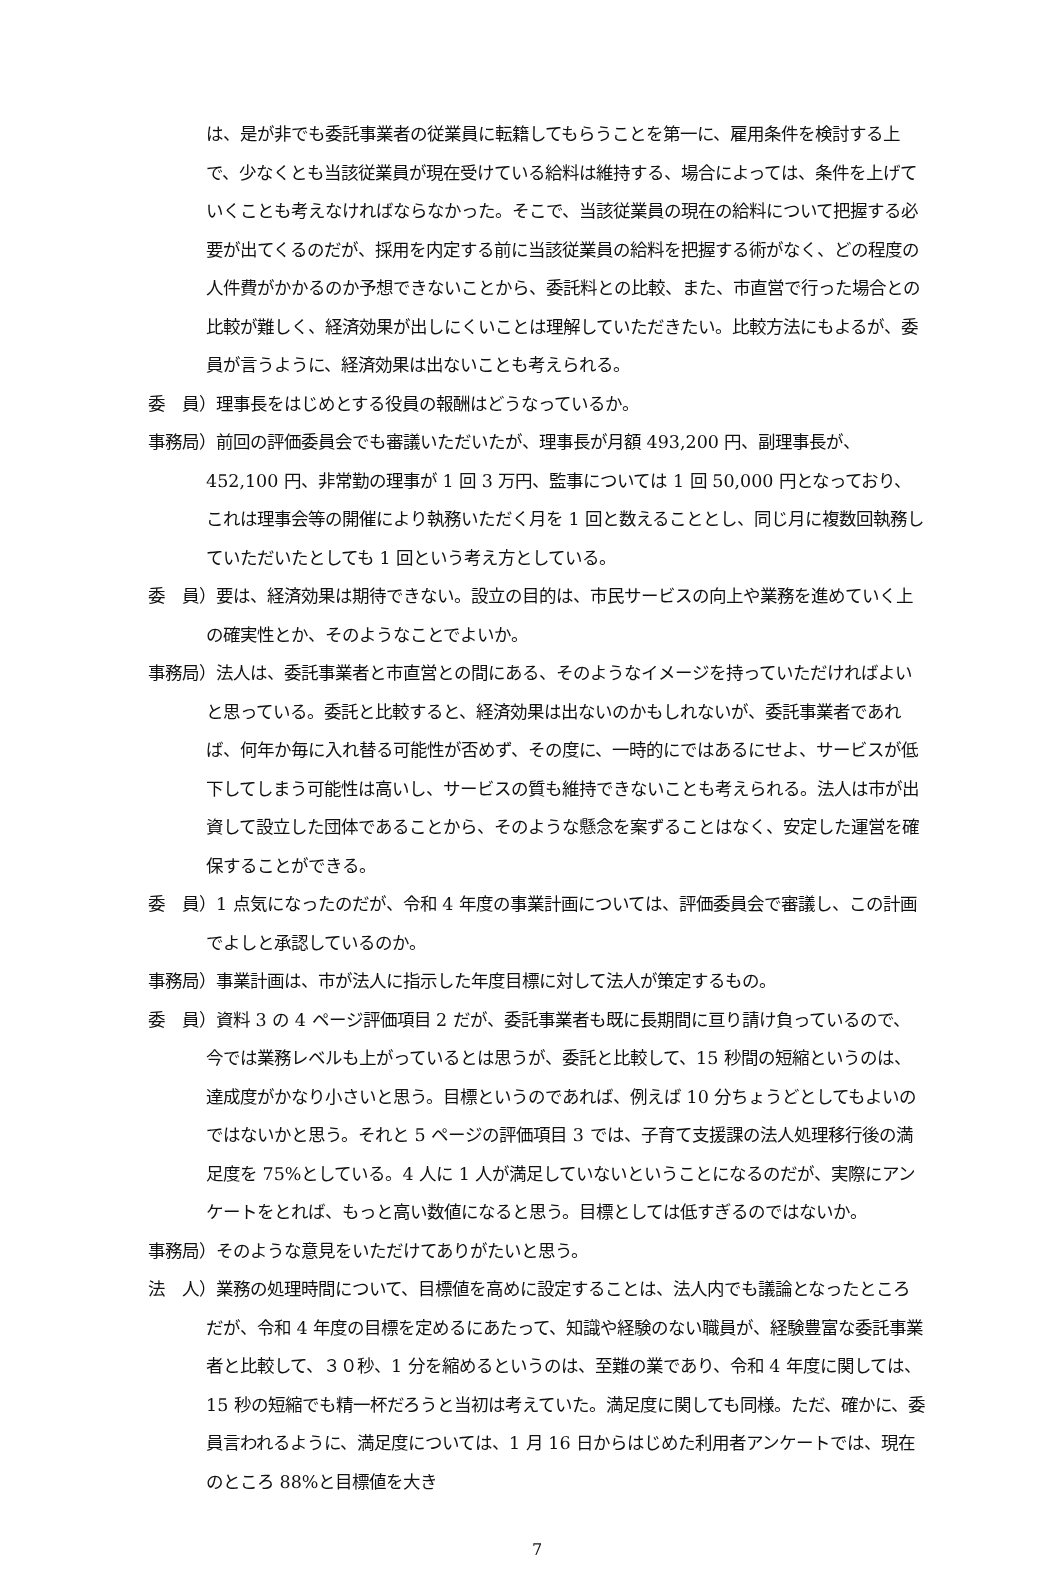は、是が非でも委託事業者の従業員に転籍してもらうことを第一に、雇用条件を検討する上で、少なくとも当該従業員が現在受けている給料は維持する、場合によっては、条件を上げていくことも考えなければならなかった。そこで、当該従業員の現在の給料について把握する必要が出てくるのだが、採用を内定する前に当該従業員の給料を把握する術がなく、どの程度の人件費がかかるのか予想できないことから、委託料との比較、また、市直営で行った場合との比較が難しく、経済効果が出しにくいことは理解していただきたい。比較方法にもよるが、委員が言うように、経済効果は出ないことも考えられる。
委　員）理事長をはじめとする役員の報酬はどうなっているか。
事務局）前回の評価委員会でも審議いただいたが、理事長が月額 493,200 円、副理事長が、452,100 円、非常勤の理事が 1 回 3 万円、監事については 1 回 50,000 円となっており、これは理事会等の開催により執務いただく月を 1 回と数えることとし、同じ月に複数回執務していただいたとしても 1 回という考え方としている。
委　員）要は、経済効果は期待できない。設立の目的は、市民サービスの向上や業務を進めていく上の確実性とか、そのようなことでよいか。
事務局）法人は、委託事業者と市直営との間にある、そのようなイメージを持っていただければよいと思っている。委託と比較すると、経済効果は出ないのかもしれないが、委託事業者であれば、何年か毎に入れ替る可能性が否めず、その度に、一時的にではあるにせよ、サービスが低下してしまう可能性は高いし、サービスの質も維持できないことも考えられる。法人は市が出資して設立した団体であることから、そのような懸念を案ずることはなく、安定した運営を確保することができる。
委　員）1 点気になったのだが、令和 4 年度の事業計画については、評価委員会で審議し、この計画でよしと承認しているのか。
事務局）事業計画は、市が法人に指示した年度目標に対して法人が策定するもの。
委　員）資料 3 の 4 ページ評価項目 2 だが、委託事業者も既に長期間に亘り請け負っているので、今では業務レベルも上がっているとは思うが、委託と比較して、15 秒間の短縮というのは、達成度がかなり小さいと思う。目標というのであれば、例えば 10 分ちょうどとしてもよいのではないかと思う。それと 5 ページの評価項目 3 では、子育て支援課の法人処理移行後の満足度を 75%としている。4 人に 1 人が満足していないということになるのだが、実際にアンケートをとれば、もっと高い数値になると思う。目標としては低すぎるのではないか。
事務局）そのような意見をいただけてありがたいと思う。
法　人）業務の処理時間について、目標値を高めに設定することは、法人内でも議論となったところだが、令和 4 年度の目標を定めるにあたって、知識や経験のない職員が、経験豊富な委託事業者と比較して、３０秒、1 分を縮めるというのは、至難の業であり、令和 4 年度に関しては、15 秒の短縮でも精一杯だろうと当初は考えていた。満足度に関しても同様。ただ、確かに、委員言われるように、満足度については、1 月 16 日からはじめた利用者アンケートでは、現在のところ 88%と目標値を大き
7